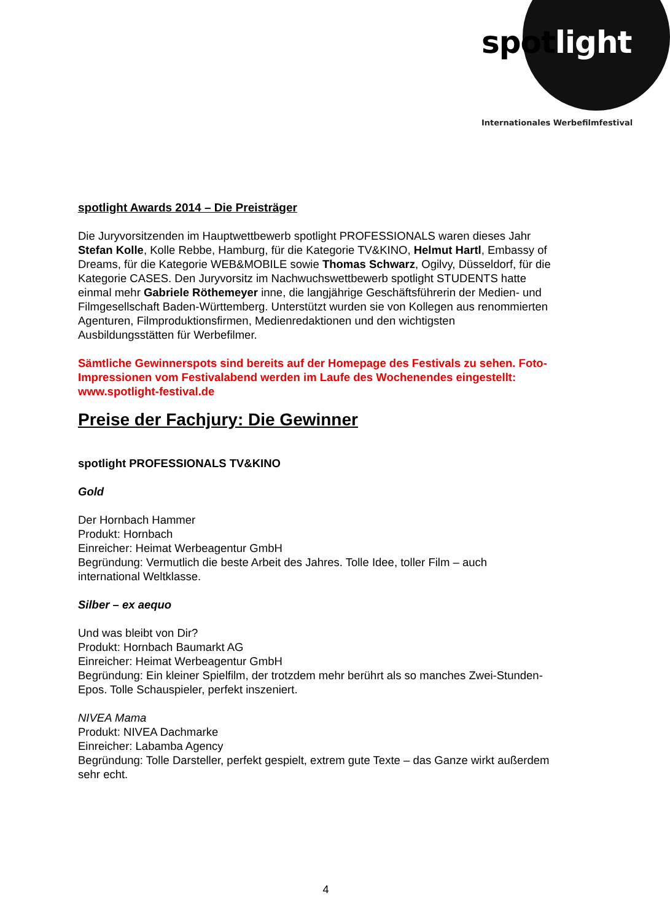spot light
Internationales Werbefilmfestival
spotlight Awards 2014 – Die Preisträger
Die Juryvorsitzenden im Hauptwettbewerb spotlight PROFESSIONALS waren dieses Jahr Stefan Kolle, Kolle Rebbe, Hamburg, für die Kategorie TV&KINO, Helmut Hartl, Embassy of Dreams, für die Kategorie WEB&MOBILE sowie Thomas Schwarz, Ogilvy, Düsseldorf, für die Kategorie CASES. Den Juryvorsitz im Nachwuchswettbewerb spotlight STUDENTS hatte einmal mehr Gabriele Röthemeyer inne, die langjährige Geschäftsführerin der Medien- und Filmgesellschaft Baden-Württemberg. Unterstützt wurden sie von Kollegen aus renommierten Agenturen, Filmproduktionsfirmen, Medienredaktionen und den wichtigsten Ausbildungsstätten für Werbefilmer.
Sämtliche Gewinnerspots sind bereits auf der Homepage des Festivals zu sehen. Foto-Impressionen vom Festivalabend werden im Laufe des Wochenendes eingestellt: www.spotlight-festival.de
Preise der Fachjury: Die Gewinner
spotlight PROFESSIONALS TV&KINO
Gold
Der Hornbach Hammer
Produkt: Hornbach
Einreicher: Heimat Werbeagentur GmbH
Begründung: Vermutlich die beste Arbeit des Jahres. Tolle Idee, toller Film – auch international Weltklasse.
Silber – ex aequo
Und was bleibt von Dir?
Produkt: Hornbach Baumarkt AG
Einreicher: Heimat Werbeagentur GmbH
Begründung: Ein kleiner Spielfilm, der trotzdem mehr berührt als so manches Zwei-Stunden-Epos. Tolle Schauspieler, perfekt inszeniert.
NIVEA Mama
Produkt: NIVEA Dachmarke
Einreicher: Labamba Agency
Begründung: Tolle Darsteller, perfekt gespielt, extrem gute Texte – das Ganze wirkt außerdem sehr echt.
4